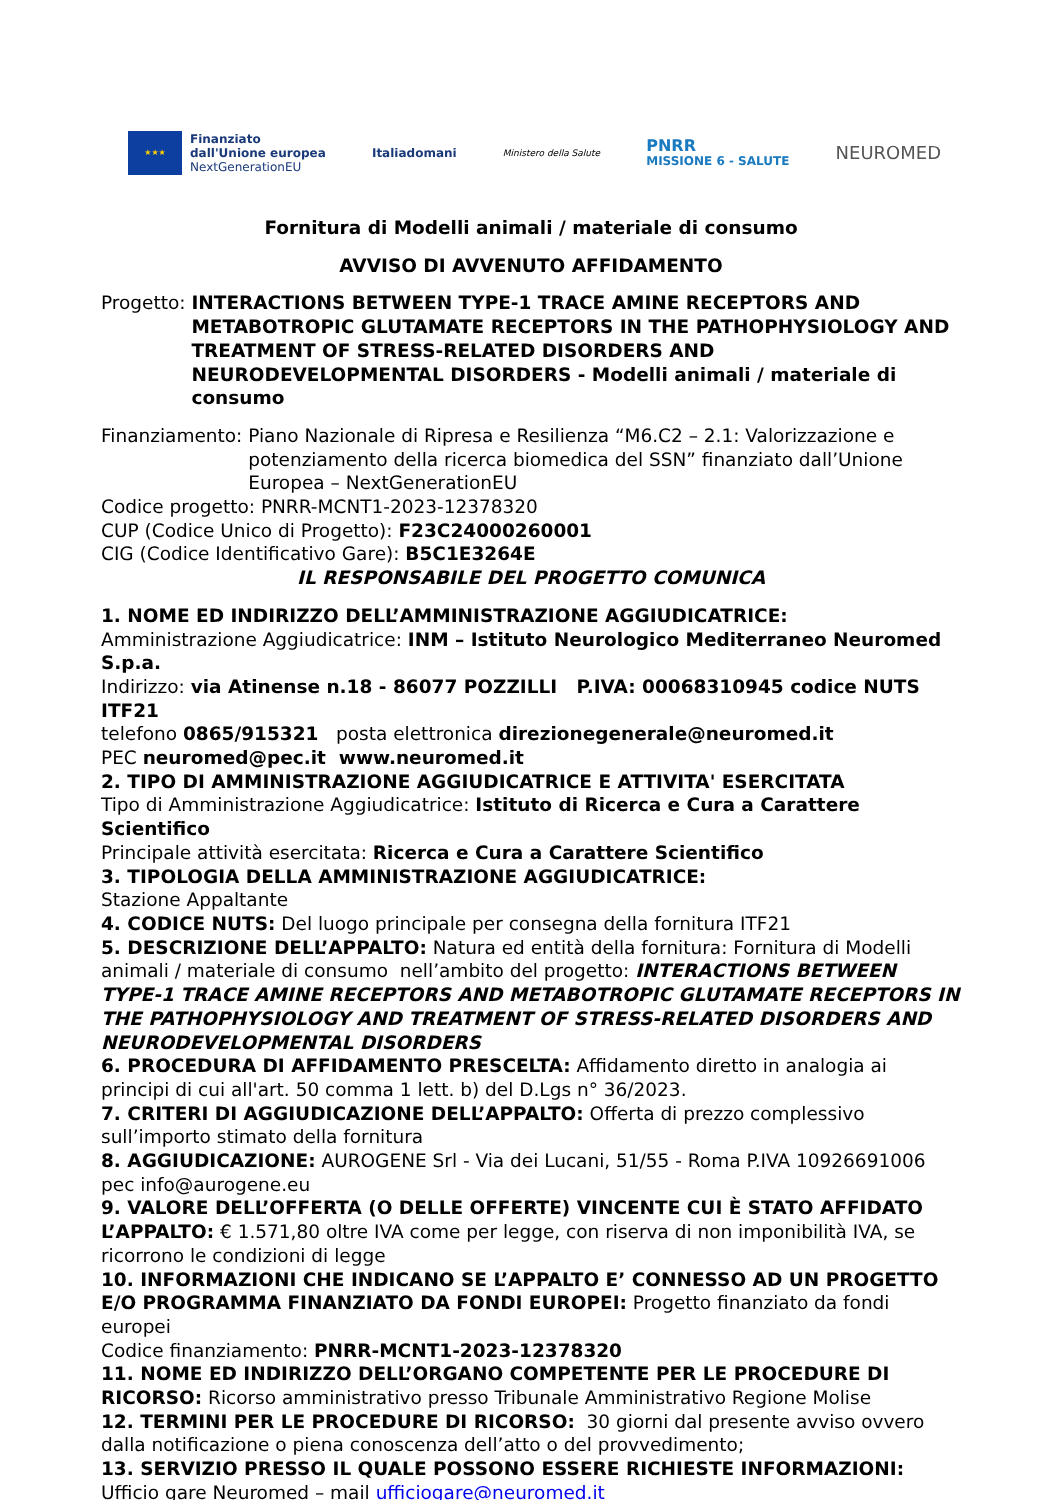★★★
Finanziato
dall'Unione europea
NextGenerationEU
Italiadomani
Ministero della Salute
PNRR
MISSIONE 6 - SALUTE
NEUROMED
Fornitura di Modelli animali / materiale di consumo
AVVISO DI AVVENUTO AFFIDAMENTO
Progetto: INTERACTIONS BETWEEN TYPE-1 TRACE AMINE RECEPTORS AND METABOTROPIC GLUTAMATE RECEPTORS IN THE PATHOPHYSIOLOGY AND TREATMENT OF STRESS-RELATED DISORDERS AND NEURODEVELOPMENTAL DISORDERS - Modelli animali / materiale di consumo
Finanziamento: Piano Nazionale di Ripresa e Resilienza “M6.C2 – 2.1: Valorizzazione e potenziamento della ricerca biomedica del SSN” finanziato dall’Unione Europea – NextGenerationEU
Codice progetto: PNRR-MCNT1-2023-12378320
CUP (Codice Unico di Progetto): F23C24000260001
CIG (Codice Identificativo Gare): B5C1E3264E
IL RESPONSABILE DEL PROGETTO COMUNICA
1. NOME ED INDIRIZZO DELL’AMMINISTRAZIONE AGGIUDICATRICE:
Amministrazione Aggiudicatrice: INM – Istituto Neurologico Mediterraneo Neuromed S.p.a.
Indirizzo: via Atinense n.18 - 86077 POZZILLI P.IVA: 00068310945 codice NUTS ITF21
telefono 0865/915321 posta elettronica direzionegenerale@neuromed.it
PEC neuromed@pec.it www.neuromed.it
2. TIPO DI AMMINISTRAZIONE AGGIUDICATRICE E ATTIVITA' ESERCITATA
Tipo di Amministrazione Aggiudicatrice: Istituto di Ricerca e Cura a Carattere Scientifico
Principale attività esercitata: Ricerca e Cura a Carattere Scientifico
3. TIPOLOGIA DELLA AMMINISTRAZIONE AGGIUDICATRICE:
Stazione Appaltante
4. CODICE NUTS: Del luogo principale per consegna della fornitura ITF21
5. DESCRIZIONE DELL’APPALTO: Natura ed entità della fornitura: Fornitura di Modelli animali / materiale di consumo nell’ambito del progetto: INTERACTIONS BETWEEN TYPE-1 TRACE AMINE RECEPTORS AND METABOTROPIC GLUTAMATE RECEPTORS IN THE PATHOPHYSIOLOGY AND TREATMENT OF STRESS-RELATED DISORDERS AND NEURODEVELOPMENTAL DISORDERS
6. PROCEDURA DI AFFIDAMENTO PRESCELTA: Affidamento diretto in analogia ai principi di cui all'art. 50 comma 1 lett. b) del D.Lgs n° 36/2023.
7. CRITERI DI AGGIUDICAZIONE DELL’APPALTO: Offerta di prezzo complessivo sull’importo stimato della fornitura
8. AGGIUDICAZIONE: AUROGENE Srl - Via dei Lucani, 51/55 - Roma P.IVA 10926691006 pec info@aurogene.eu
9. VALORE DELL’OFFERTA (O DELLE OFFERTE) VINCENTE CUI È STATO AFFIDATO L’APPALTO: € 1.571,80 oltre IVA come per legge, con riserva di non imponibilità IVA, se ricorrono le condizioni di legge
10. INFORMAZIONI CHE INDICANO SE L’APPALTO E’ CONNESSO AD UN PROGETTO E/O PROGRAMMA FINANZIATO DA FONDI EUROPEI: Progetto finanziato da fondi europei
Codice finanziamento: PNRR-MCNT1-2023-12378320
11. NOME ED INDIRIZZO DELL’ORGANO COMPETENTE PER LE PROCEDURE DI RICORSO: Ricorso amministrativo presso Tribunale Amministrativo Regione Molise
12. TERMINI PER LE PROCEDURE DI RICORSO: 30 giorni dal presente avviso ovvero dalla notificazione o piena conoscenza dell’atto o del provvedimento;
13. SERVIZIO PRESSO IL QUALE POSSONO ESSERE RICHIESTE INFORMAZIONI:
Ufficio gare Neuromed – mail ufficiogare@neuromed.it